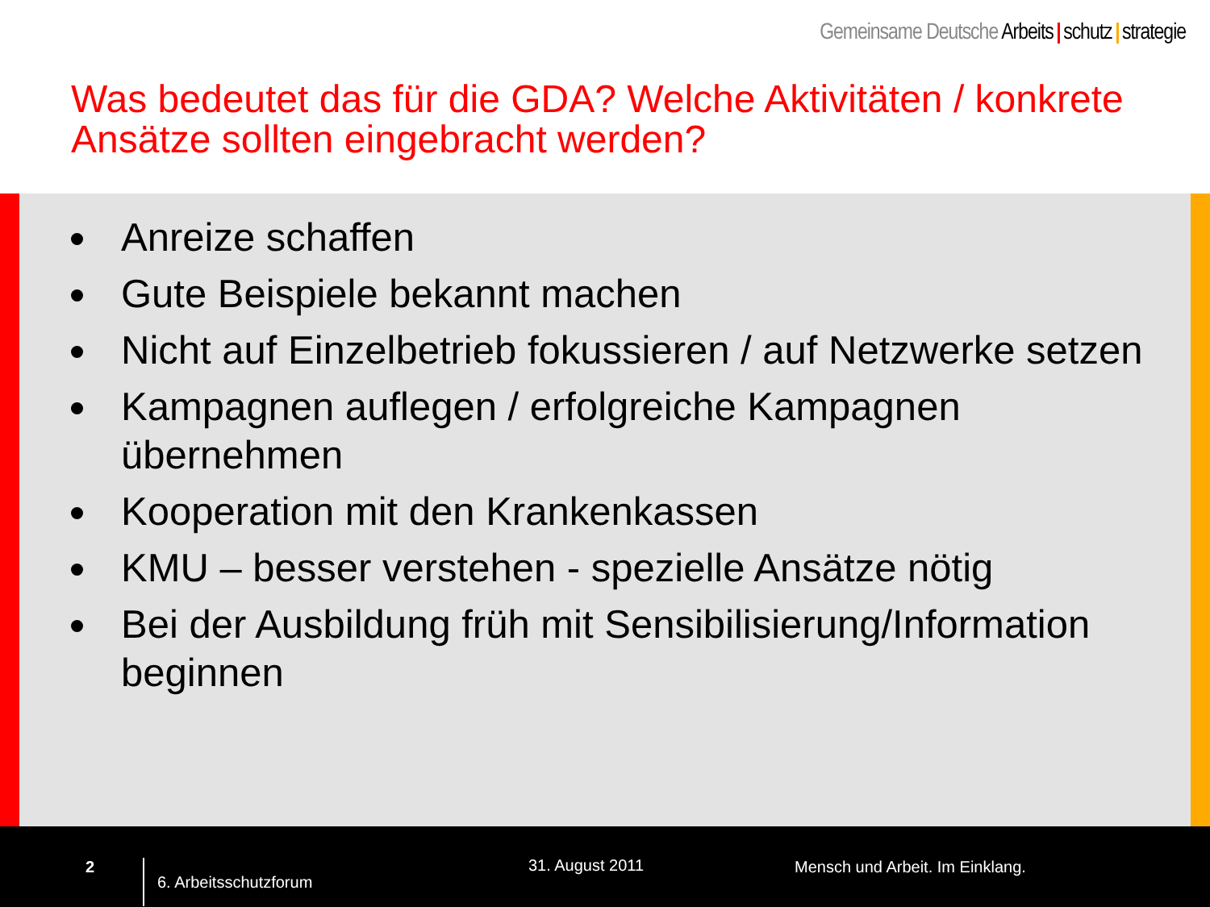Gemeinsame Deutsche Arbeits schutz strategie
Was bedeutet das für die GDA? Welche Aktivitäten / konkrete Ansätze sollten eingebracht werden?
Anreize schaffen
Gute Beispiele bekannt machen
Nicht auf Einzelbetrieb fokussieren / auf Netzwerke setzen
Kampagnen auflegen / erfolgreiche Kampagnen übernehmen
Kooperation mit den Krankenkassen
KMU – besser verstehen - spezielle Ansätze nötig
Bei der Ausbildung früh mit Sensibilisierung/Information beginnen
2
6. Arbeitsschutzforum
31. August 2011
Mensch und Arbeit. Im Einklang.